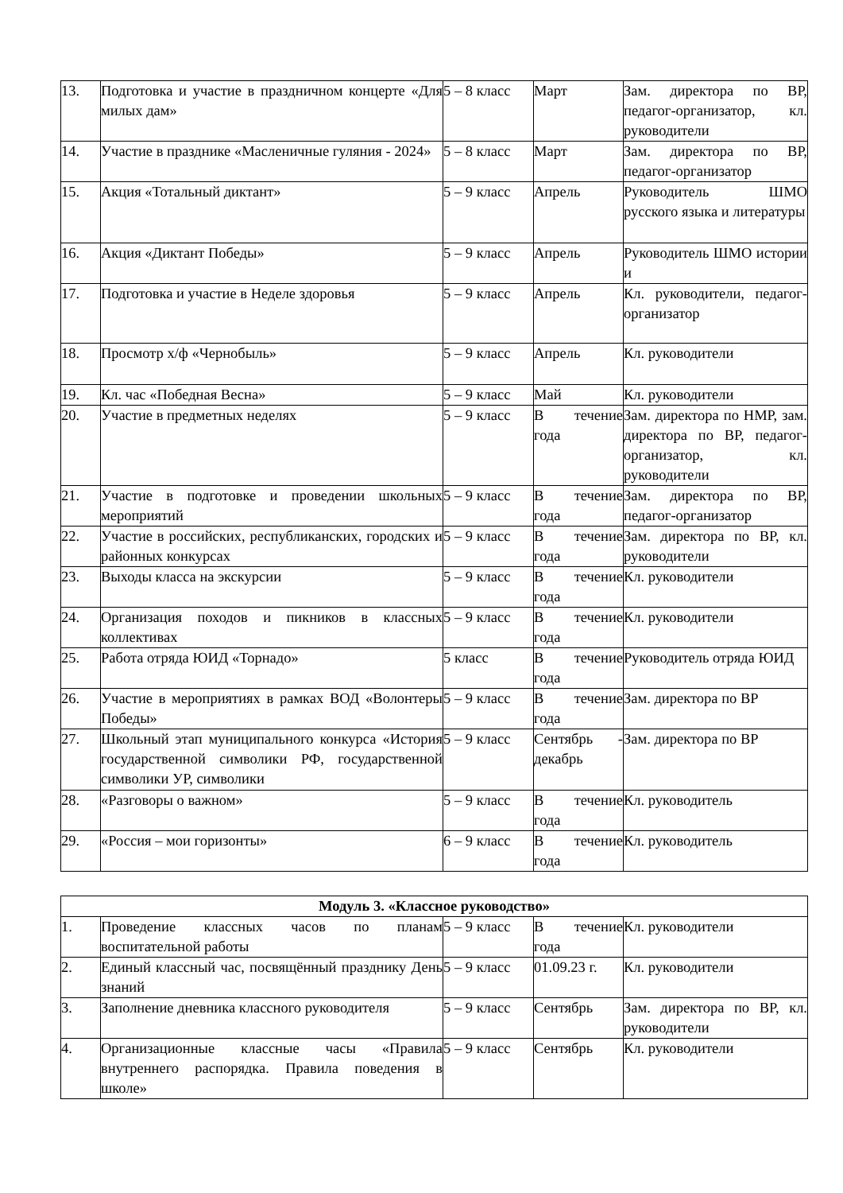| 13. | Подготовка и участие в праздничном концерте «Для милых дам» | 5 – 8 класс | Март | Зам. директора по ВР, педагог-организатор, кл. руководители |
| 14. | Участие в празднике «Масленичные гуляния - 2024» | 5 – 8 класс | Март | Зам. директора по ВР, педагог-организатор |
| 15. | Акция «Тотальный диктант» | 5 – 9 класс | Апрель | Руководитель ШМО русского языка и литературы |
| 16. | Акция «Диктант Победы» | 5 – 9 класс | Апрель | Руководитель ШМО истории и |
| 17. | Подготовка и участие в Неделе здоровья | 5 – 9 класс | Апрель | Кл. руководители, педагог-организатор |
| 18. | Просмотр х/ф «Чернобыль» | 5 – 9 класс | Апрель | Кл. руководители |
| 19. | Кл. час «Победная Весна» | 5 – 9 класс | Май | Кл. руководители |
| 20. | Участие в предметных неделях | 5 – 9 класс | В течение года | Зам. директора по НМР, зам. директора по ВР, педагог-организатор, кл. руководители |
| 21. | Участие в подготовке и проведении школьных мероприятий | 5 – 9 класс | В течение года | Зам. директора по ВР, педагог-организатор |
| 22. | Участие в российских, республиканских, городских и районных конкурсах | 5 – 9 класс | В течение года | Зам. директора по ВР, кл. руководители |
| 23. | Выходы класса на экскурсии | 5 – 9 класс | В течение года | Кл. руководители |
| 24. | Организация походов и пикников в классных коллективах | 5 – 9 класс | В течение года | Кл. руководители |
| 25. | Работа отряда ЮИД «Торнадо» | 5 класс | В течение года | Руководитель отряда ЮИД |
| 26. | Участие в мероприятиях в рамках ВОД «Волонтеры Победы» | 5 – 9 класс | В течение года | Зам. директора по ВР |
| 27. | Школьный этап муниципального конкурса «История государственной символики РФ, государственной символики УР, символики | 5 – 9 класс | Сентябрь - декабрь | Зам. директора по ВР |
| 28. | «Разговоры о важном» | 5 – 9 класс | В течение года | Кл. руководитель |
| 29. | «Россия – мои горизонты» | 6 – 9 класс | В течение года | Кл. руководитель |
| Модуль 3. «Классное руководство» | | | | |
| --- | --- | --- | --- | --- |
| 1. | Проведение классных часов по планам воспитательной работы | 5 – 9 класс | В течение года | Кл. руководители |
| 2. | Единый классный час, посвящённый празднику День знаний | 5 – 9 класс | 01.09.23 г. | Кл. руководители |
| 3. | Заполнение дневника классного руководителя | 5 – 9 класс | Сентябрь | Зам. директора по ВР, кл. руководители |
| 4. | Организационные классные часы «Правила внутреннего распорядка. Правила поведения в школе» | 5 – 9 класс | Сентябрь | Кл. руководители |